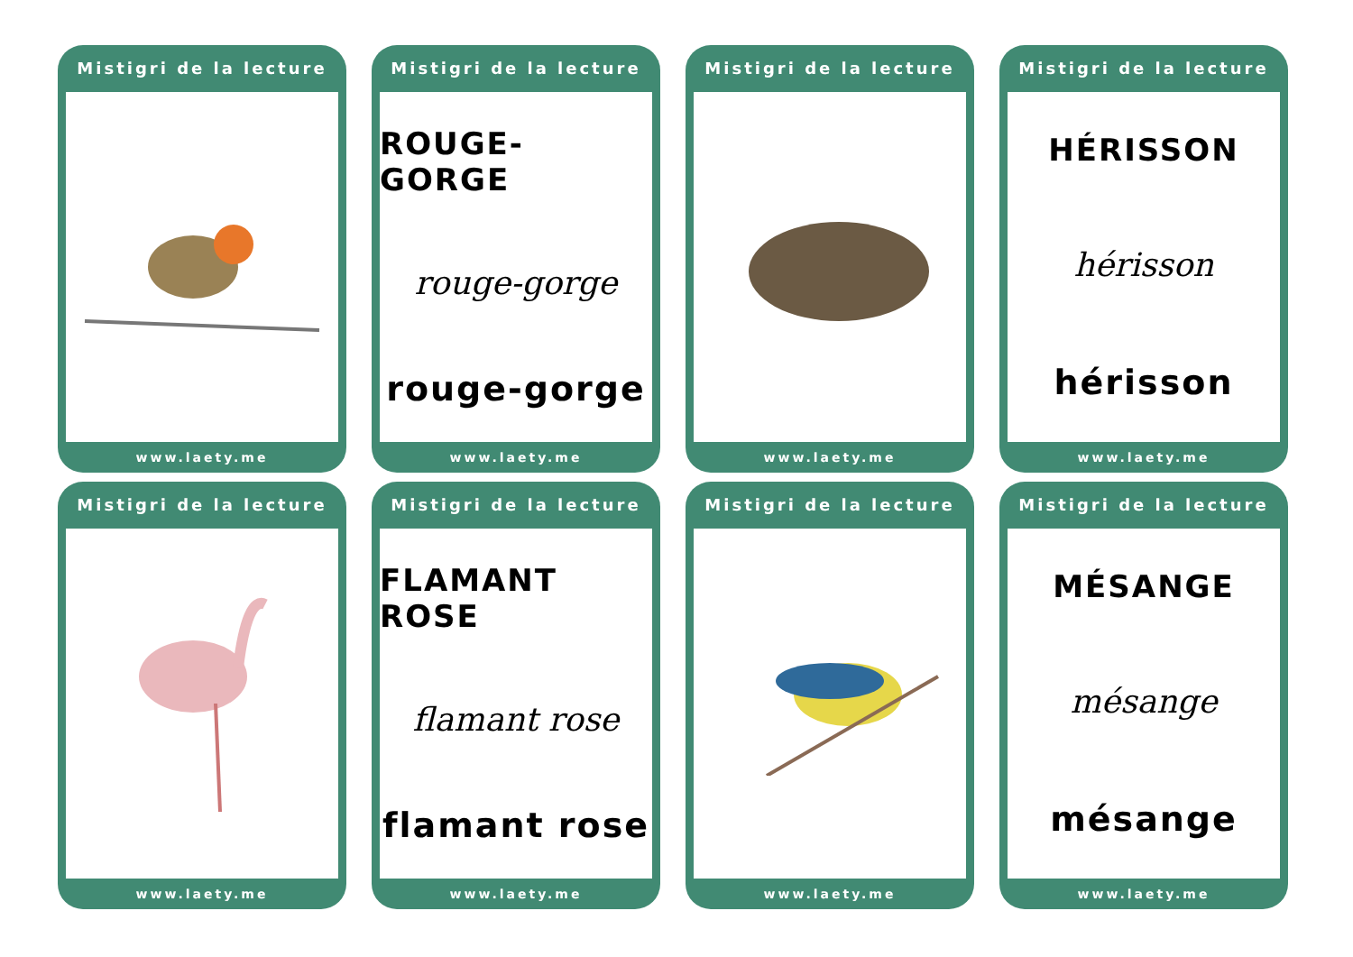Mistigri de la lecture
www.laety.me
Mistigri de la lecture
ROUGE-GORGE
rouge-gorge
rouge-gorge
www.laety.me
Mistigri de la lecture
www.laety.me
Mistigri de la lecture
HÉRISSON
hérisson
hérisson
www.laety.me
Mistigri de la lecture
www.laety.me
Mistigri de la lecture
FLAMANT ROSE
flamant rose
flamant rose
www.laety.me
Mistigri de la lecture
www.laety.me
Mistigri de la lecture
MÉSANGE
mésange
mésange
www.laety.me